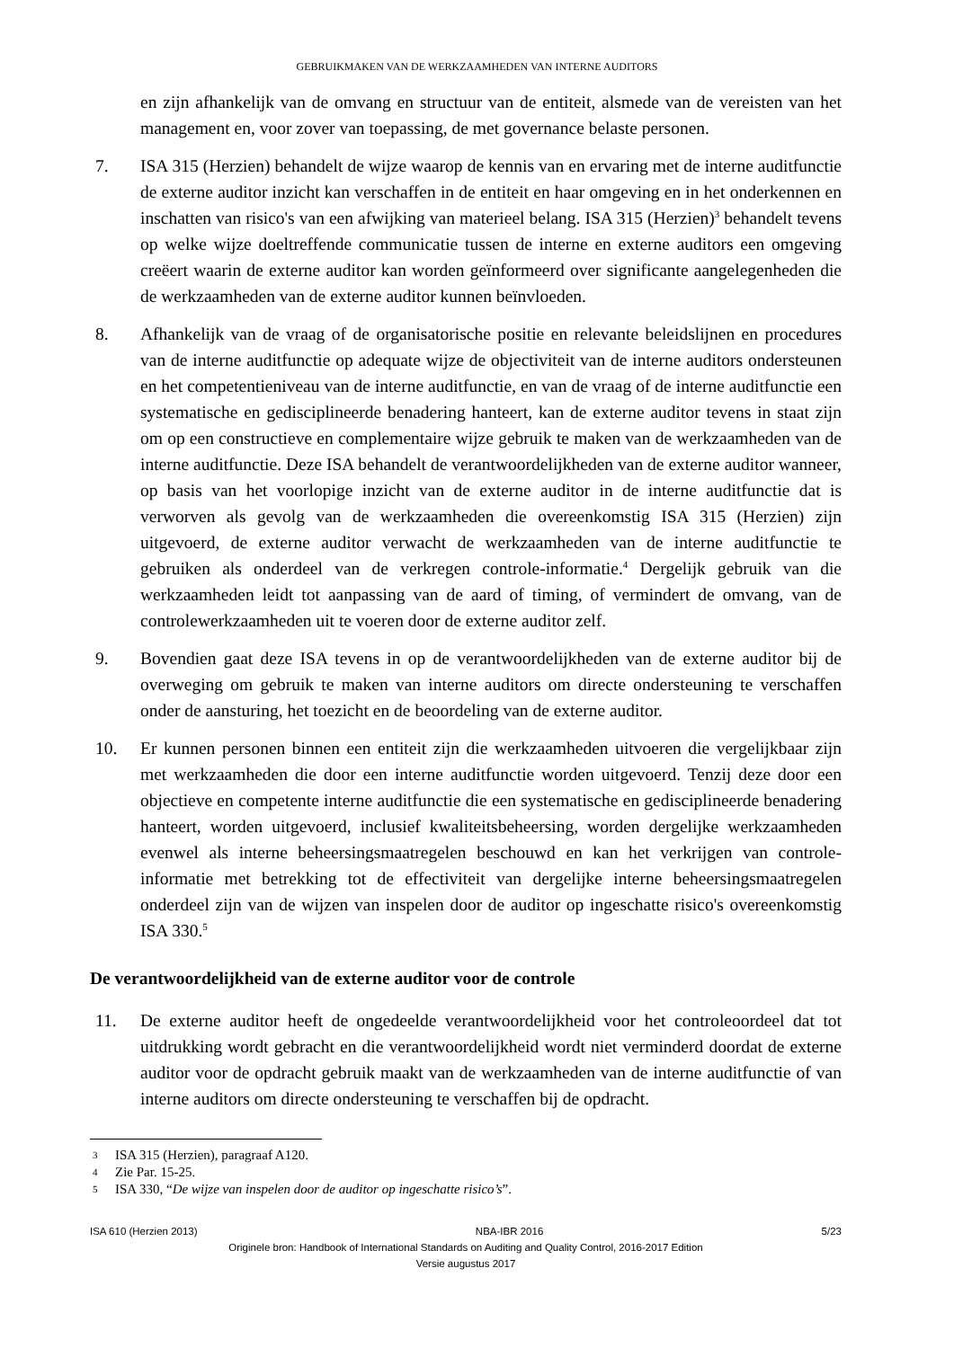GEBRUIKMAKEN VAN DE WERKZAAMHEDEN VAN INTERNE AUDITORS
en zijn afhankelijk van de omvang en structuur van de entiteit, alsmede van de vereisten van het management en, voor zover van toepassing, de met governance belaste personen.
7. ISA 315 (Herzien) behandelt de wijze waarop de kennis van en ervaring met de interne auditfunctie de externe auditor inzicht kan verschaffen in de entiteit en haar omgeving en in het onderkennen en inschatten van risico's van een afwijking van materieel belang. ISA 315 (Herzien)<sup>3</sup> behandelt tevens op welke wijze doeltreffende communicatie tussen de interne en externe auditors een omgeving creëert waarin de externe auditor kan worden geïnformeerd over significante aangelegenheden die de werkzaamheden van de externe auditor kunnen beïnvloeden.
8. Afhankelijk van de vraag of de organisatorische positie en relevante beleidslijnen en procedures van de interne auditfunctie op adequate wijze de objectiviteit van de interne auditors ondersteunen en het competentieniveau van de interne auditfunctie, en van de vraag of de interne auditfunctie een systematische en gedisciplineerde benadering hanteert, kan de externe auditor tevens in staat zijn om op een constructieve en complementaire wijze gebruik te maken van de werkzaamheden van de interne auditfunctie. Deze ISA behandelt de verantwoordelijkheden van de externe auditor wanneer, op basis van het voorlopige inzicht van de externe auditor in de interne auditfunctie dat is verworven als gevolg van de werkzaamheden die overeenkomstig ISA 315 (Herzien) zijn uitgevoerd, de externe auditor verwacht de werkzaamheden van de interne auditfunctie te gebruiken als onderdeel van de verkregen controle-informatie.<sup>4</sup> Dergelijk gebruik van die werkzaamheden leidt tot aanpassing van de aard of timing, of vermindert de omvang, van de controlewerkzaamheden uit te voeren door de externe auditor zelf.
9. Bovendien gaat deze ISA tevens in op de verantwoordelijkheden van de externe auditor bij de overweging om gebruik te maken van interne auditors om directe ondersteuning te verschaffen onder de aansturing, het toezicht en de beoordeling van de externe auditor.
10. Er kunnen personen binnen een entiteit zijn die werkzaamheden uitvoeren die vergelijkbaar zijn met werkzaamheden die door een interne auditfunctie worden uitgevoerd. Tenzij deze door een objectieve en competente interne auditfunctie die een systematische en gedisciplineerde benadering hanteert, worden uitgevoerd, inclusief kwaliteitsbeheersing, worden dergelijke werkzaamheden evenwel als interne beheersingsmaatregelen beschouwd en kan het verkrijgen van controle-informatie met betrekking tot de effectiviteit van dergelijke interne beheersingsmaatregelen onderdeel zijn van de wijzen van inspelen door de auditor op ingeschatte risico's overeenkomstig ISA 330.<sup>5</sup>
De verantwoordelijkheid van de externe auditor voor de controle
11. De externe auditor heeft de ongedeelde verantwoordelijkheid voor het controleoordeel dat tot uitdrukking wordt gebracht en die verantwoordelijkheid wordt niet verminderd doordat de externe auditor voor de opdracht gebruik maakt van de werkzaamheden van de interne auditfunctie of van interne auditors om directe ondersteuning te verschaffen bij de opdracht.
3 ISA 315 (Herzien), paragraaf A120.
4 Zie Par. 15-25.
5 ISA 330, “De wijze van inspelen door de auditor op ingeschatte risico’s”.
ISA 610 (Herzien 2013) NBA-IBR 2016 5/23
Originele bron: Handbook of International Standards on Auditing and Quality Control, 2016-2017 Edition
Versie augustus 2017